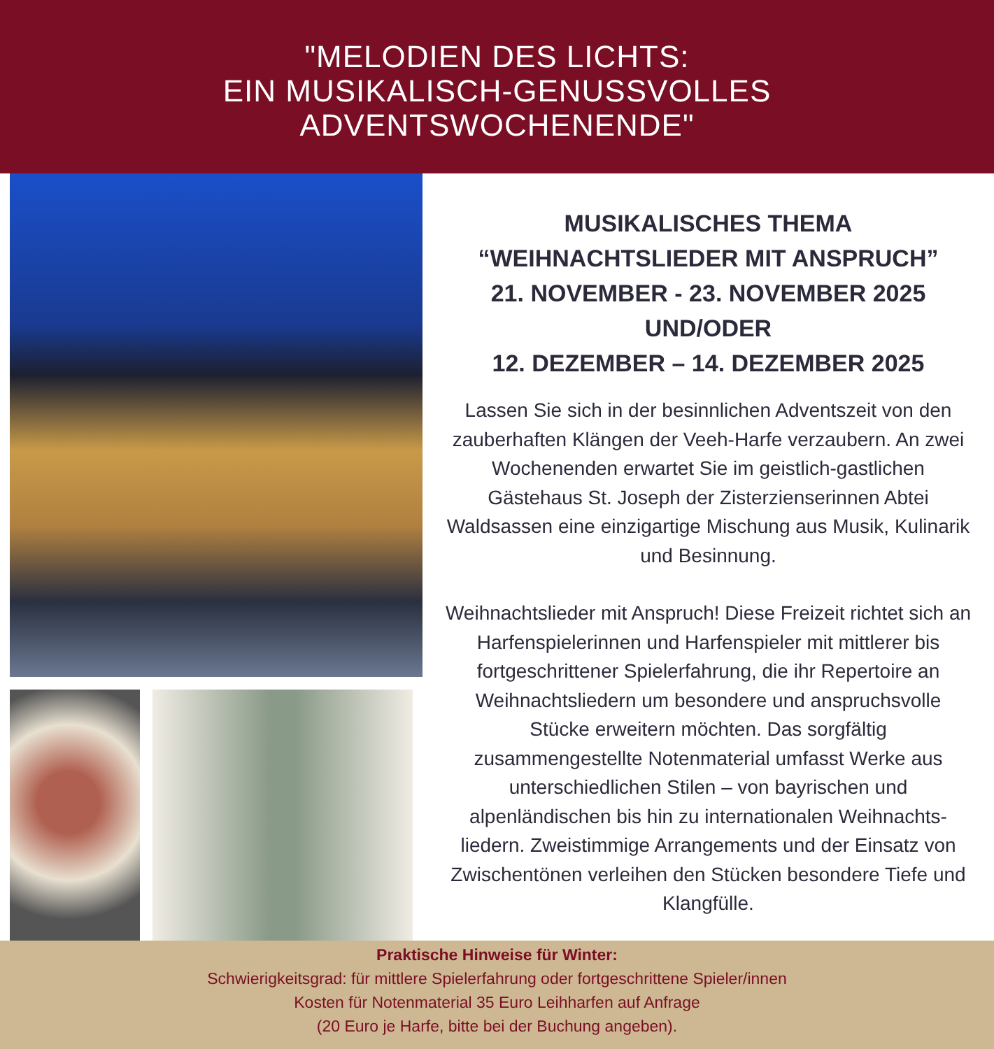"MELODIEN DES LICHTS:
EIN MUSIKALISCH-GENUSSVOLLES
ADVENTSWOCHENENDE"
MUSIKALISCHES THEMA
“WEIHNACHTSLIEDER MIT ANSPRUCH”
21. NOVEMBER - 23. NOVEMBER 2025
UND/ODER
12. DEZEMBER – 14. DEZEMBER 2025
Lassen Sie sich in der besinnlichen Adventszeit von den zauberhaften Klängen der Veeh-Harfe verzaubern. An zwei Wochenenden erwartet Sie im geistlich-gastlichen Gästehaus St. Joseph der Zisterzienserinnen Abtei Waldsassen eine einzigartige Mischung aus Musik, Kulinarik und Besinnung.
Weihnachtslieder mit Anspruch! Diese Freizeit richtet sich an Harfenspielerinnen und Harfenspieler mit mittlerer bis fortgeschrittener Spielerfahrung, die ihr Repertoire an Weihnachtsliedern um besondere und anspruchsvolle Stücke erweitern möchten. Das sorgfältig zusammengestellte Notenmaterial umfasst Werke aus unterschiedlichen Stilen – von bayrischen und alpenländischen bis hin zu internationalen Weihnachts-liedern. Zweistimmige Arrangements und der Einsatz von Zwischentönen verleihen den Stücken besondere Tiefe und Klangfülle.
Praktische Hinweise für Winter:
Schwierigkeitsgrad: für mittlere Spielerfahrung oder fortgeschrittene Spieler/innen
Kosten für Notenmaterial 35 Euro Leihharfen auf Anfrage
(20 Euro je Harfe, bitte bei der Buchung angeben).